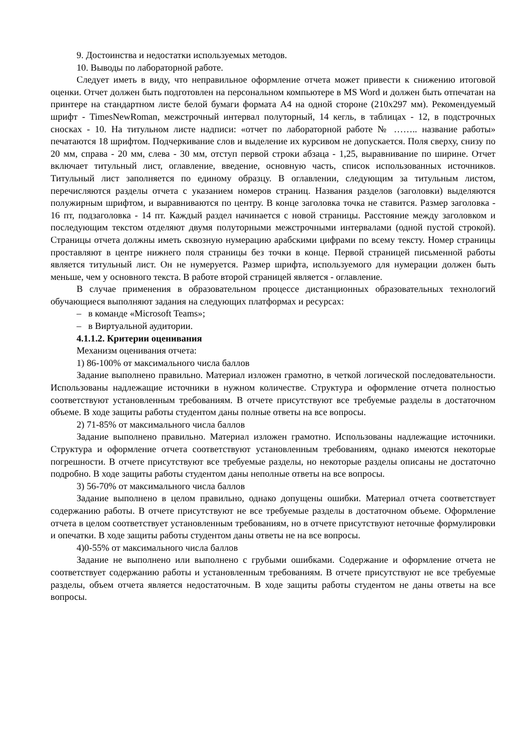9. Достоинства и недостатки используемых методов.
10. Выводы по лабораторной работе.
Следует иметь в виду, что неправильное оформление отчета может привести к снижению итоговой оценки. Отчет должен быть подготовлен на персональном компьютере в MS Word и должен быть отпечатан на принтере на стандартном листе белой бумаги формата А4 на одной стороне (210х297 мм). Рекомендуемый шрифт - TimesNewRoman, межстрочный интервал полуторный, 14 кегль, в таблицах - 12, в подстрочных сносках - 10. На титульном листе надписи: «отчет по лабораторной работе № …….. название работы» печатаются 18 шрифтом. Подчеркивание слов и выделение их курсивом не допускается. Поля сверху, снизу по 20 мм, справа - 20 мм, слева - 30 мм, отступ первой строки абзаца - 1,25, выравнивание по ширине. Отчет включает титульный лист, оглавление, введение, основную часть, список использованных источников. Титульный лист заполняется по единому образцу. В оглавлении, следующим за титульным листом, перечисляются разделы отчета с указанием номеров страниц. Названия разделов (заголовки) выделяются полужирным шрифтом, и выравниваются по центру. В конце заголовка точка не ставится. Размер заголовка - 16 пт, подзаголовка - 14 пт. Каждый раздел начинается с новой страницы. Расстояние между заголовком и последующим текстом отделяют двумя полуторными межстрочными интервалами (одной пустой строкой). Страницы отчета должны иметь сквозную нумерацию арабскими цифрами по всему тексту. Номер страницы проставляют в центре нижнего поля страницы без точки в конце. Первой страницей письменной работы является титульный лист. Он не нумеруется. Размер шрифта, используемого для нумерации должен быть меньше, чем у основного текста. В работе второй страницей является - оглавление.
В случае применения в образовательном процессе дистанционных образовательных технологий обучающиеся выполняют задания на следующих платформах и ресурсах:
– в команде «Microsoft Teams»;
– в Виртуальной аудитории.
4.1.1.2. Критерии оценивания
Механизм оценивания отчета:
1) 86-100% от максимального числа баллов
Задание выполнено правильно. Материал изложен грамотно, в четкой логической последовательности. Использованы надлежащие источники в нужном количестве. Структура и оформление отчета полностью соответствуют установленным требованиям. В отчете присутствуют все требуемые разделы в достаточном объеме. В ходе защиты работы студентом даны полные ответы на все вопросы.
2) 71-85% от максимального числа баллов
Задание выполнено правильно. Материал изложен грамотно. Использованы надлежащие источники. Структура и оформление отчета соответствуют установленным требованиям, однако имеются некоторые погрешности. В отчете присутствуют все требуемые разделы, но некоторые разделы описаны не достаточно подробно. В ходе защиты работы студентом даны неполные ответы на все вопросы.
3) 56-70% от максимального числа баллов
Задание выполнено в целом правильно, однако допущены ошибки. Материал отчета соответствует содержанию работы. В отчете присутствуют не все требуемые разделы в достаточном объеме. Оформление отчета в целом соответствует установленным требованиям, но в отчете присутствуют неточные формулировки и опечатки. В ходе защиты работы студентом даны ответы не на все вопросы.
4)0-55% от максимального числа баллов
Задание не выполнено или выполнено с грубыми ошибками. Содержание и оформление отчета не соответствует содержанию работы и установленным требованиям. В отчете присутствуют не все требуемые разделы, объем отчета является недостаточным. В ходе защиты работы студентом не даны ответы на все вопросы.